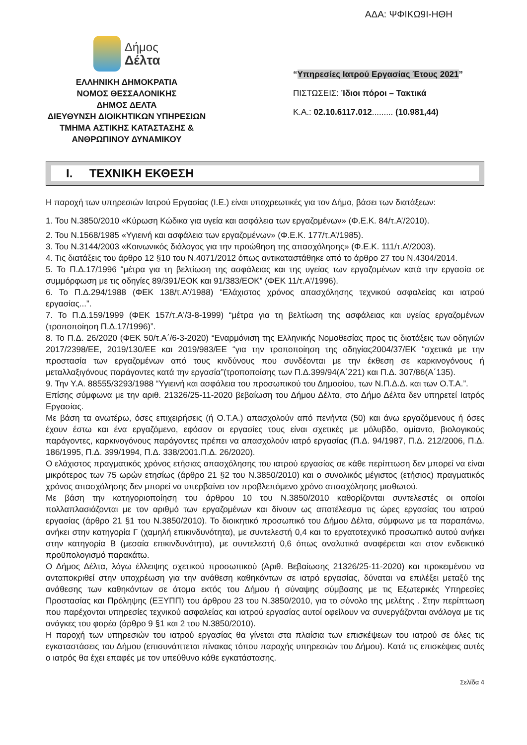ΑΔΑ: ΨΦΙΚΩ9Ι-ΗΘΗ
Δήμος
Δέλτα
ΕΛΛΗΝΙΚΗ ΔΗΜΟΚΡΑΤΙΑ
ΝΟΜΟΣ ΘΕΣΣΑΛΟΝΙΚΗΣ
ΔΗΜΟΣ ΔΕΛΤΑ
ΔΙΕΥΘΥΝΣΗ ΔΙΟΙΚΗΤΙΚΩΝ ΥΠΗΡΕΣΙΩΝ
ΤΜΗΜΑ ΑΣΤΙΚΗΣ ΚΑΤΑΣΤΑΣΗΣ &
ΑΝΘΡΩΠΙΝΟΥ ΔΥΝΑΜΙΚΟΥ
“Υπηρεσίες Ιατρού Εργασίας Έτους 2021”
ΠΙΣΤΩΣΕΙΣ: Ίδιοι πόροι – Τακτικά
Κ.Α.: 02.10.6117.012......... (10.981,44)
I. ΤΕΧΝΙΚΗ ΕΚΘΕΣΗ
Η παροχή των υπηρεσιών Ιατρού Εργασίας (Ι.Ε.) είναι υποχρεωτικές για τον Δήμο, βάσει των διατάξεων:
1. Του Ν.3850/2010 «Κύρωση Κώδικα για υγεία και ασφάλεια των εργαζομένων» (Φ.Ε.Κ. 84/τ.Α’/2010).
2. Του Ν.1568/1985 «Υγιεινή και ασφάλεια των εργαζομένων» (Φ.Ε.Κ. 177/τ.Α’/1985).
3. Του Ν.3144/2003 «Κοινωνικός διάλογος για την προώθηση της απασχόλησης» (Φ.Ε.Κ. 111/τ.Α’/2003).
4. Τις διατάξεις του άρθρο 12 §10 του Ν.4071/2012 όπως αντικαταστάθηκε από το άρθρο 27 του Ν.4304/2014.
5. Το Π.Δ.17/1996 “μέτρα για τη βελτίωση της ασφάλειας και της υγείας των εργαζομένων κατά την εργασία σε συμμόρφωση με τις οδηγίες 89/391/ΕΟΚ και 91/383/ΕΟΚ” (ΦΕΚ 11/τ.Α'/1996).
6. Το Π.Δ.294/1988 (ΦΕΚ 138/τ.Α'/1988) “Ελάχιστος χρόνος απασχόλησης τεχνικού ασφαλείας και ιατρού εργασίας...”.
7. Το Π.Δ.159/1999 (ΦΕΚ 157/τ.Α'/3-8-1999) “μέτρα για τη βελτίωση της ασφάλειας και υγείας εργαζομένων (τροποποίηση Π.Δ.17/1996)”.
8. Το Π.Δ. 26/2020 (ΦΕΚ 50/τ.Α΄/6-3-2020) “Εναρμόνιση της Ελληνικής Νομοθεσίας προς τις διατάξεις των οδηγιών 2017/2398/ΕΕ, 2019/130/ΕΕ και 2019/983/ΕΕ “για την τροποποίηση της οδηγίας2004/37/ΕΚ “σχετικά με την προστασία των εργαζομένων από τους κινδύνους που συνδέονται με την έκθεση σε καρκινογόνους ή μεταλλαξιγόνους παράγοντες κατά την εργασία”(τροποποίσης των Π.Δ.399/94(Α΄221) και Π.Δ. 307/86(Α΄135).
9. Την Υ.Α. 88555/3293/1988 “Υγιεινή και ασφάλεια του προσωπικού του Δημοσίου, των Ν.Π.Δ.Δ. και των Ο.Τ.Α.”.
Επίσης σύμφωνα με την αριθ. 21326/25-11-2020 βεβαίωση του Δήμου Δέλτα, στο Δήμο Δέλτα δεν υπηρετεί Ιατρός Εργασίας.
Με βάση τα ανωτέρω, όσες επιχειρήσεις (ή Ο.Τ.Α.) απασχολούν από πενήντα (50) και άνω εργαζόμενους ή όσες έχουν έστω και ένα εργαζόμενο, εφόσον οι εργασίες τους είναι σχετικές με μόλυβδο, αμίαντο, βιολογικούς παράγοντες, καρκινογόνους παράγοντες πρέπει να απασχολούν ιατρό εργασίας (Π.Δ. 94/1987, Π.Δ. 212/2006, Π.Δ. 186/1995, Π.Δ. 399/1994, Π.Δ. 338/2001.Π.Δ. 26/2020).
Ο ελάχιστος πραγματικός χρόνος ετήσιας απασχόλησης του ιατρού εργασίας σε κάθε περίπτωση δεν μπορεί να είναι μικρότερος των 75 ωρών ετησίως (άρθρο 21 §2 του Ν.3850/2010) και ο συνολικός μέγιστος (ετήσιος) πραγματικός χρόνος απασχόλησης δεν μπορεί να υπερβαίνει τον προβλεπόμενο χρόνο απασχόλησης μισθωτού.
Με βάση την κατηγοριοποίηση του άρθρου 10 του Ν.3850/2010 καθορίζονται συντελεστές οι οποίοι πολλαπλασιάζονται με τον αριθμό των εργαζομένων και δίνουν ως αποτέλεσμα τις ώρες εργασίας του ιατρού εργασίας (άρθρο 21 §1 του Ν.3850/2010). Το διοικητικό προσωπικό του Δήμου Δέλτα, σύμφωνα με τα παραπάνω, ανήκει στην κατηγορία Γ (χαμηλή επικινδυνότητα), με συντελεστή 0,4 και το εργατοτεχνικό προσωπικό αυτού ανήκει στην κατηγορία Β (μεσαία επικινδυνότητα), με συντελεστή 0,6 όπως αναλυτικά αναφέρεται και στον ενδεικτικό προϋπολογισμό παρακάτω.
Ο Δήμος Δέλτα, λόγω έλλειψης σχετικού προσωπικού (Αριθ. Βεβαίωσης 21326/25-11-2020) και προκειμένου να ανταποκριθεί στην υποχρέωση για την ανάθεση καθηκόντων σε ιατρό εργασίας, δύναται να επιλέξει μεταξύ της ανάθεσης των καθηκόντων σε άτομα εκτός του Δήμου ή σύναψης σύμβασης με τις Εξωτερικές Υπηρεσίες Προστασίας και Πρόληψης (ΕΞΥΠΠ) του άρθρου 23 του Ν.3850/2010, για το σύνολο της μελέτης . Στην περίπτωση που παρέχονται υπηρεσίες τεχνικού ασφαλείας και ιατρού εργασίας αυτοί οφείλουν να συνεργάζονται ανάλογα με τις ανάγκες του φορέα (άρθρο 9 §1 και 2 του Ν.3850/2010).
Η παροχή των υπηρεσιών του ιατρού εργασίας θα γίνεται στα πλαίσια των επισκέψεων του ιατρού σε όλες τις εγκαταστάσεις του Δήμου (επισυνάπτεται πίνακας τόπου παροχής υπηρεσιών του Δήμου). Κατά τις επισκέψεις αυτές ο ιατρός θα έχει επαφές με τον υπεύθυνο κάθε εγκατάστασης.
Σελίδα 4